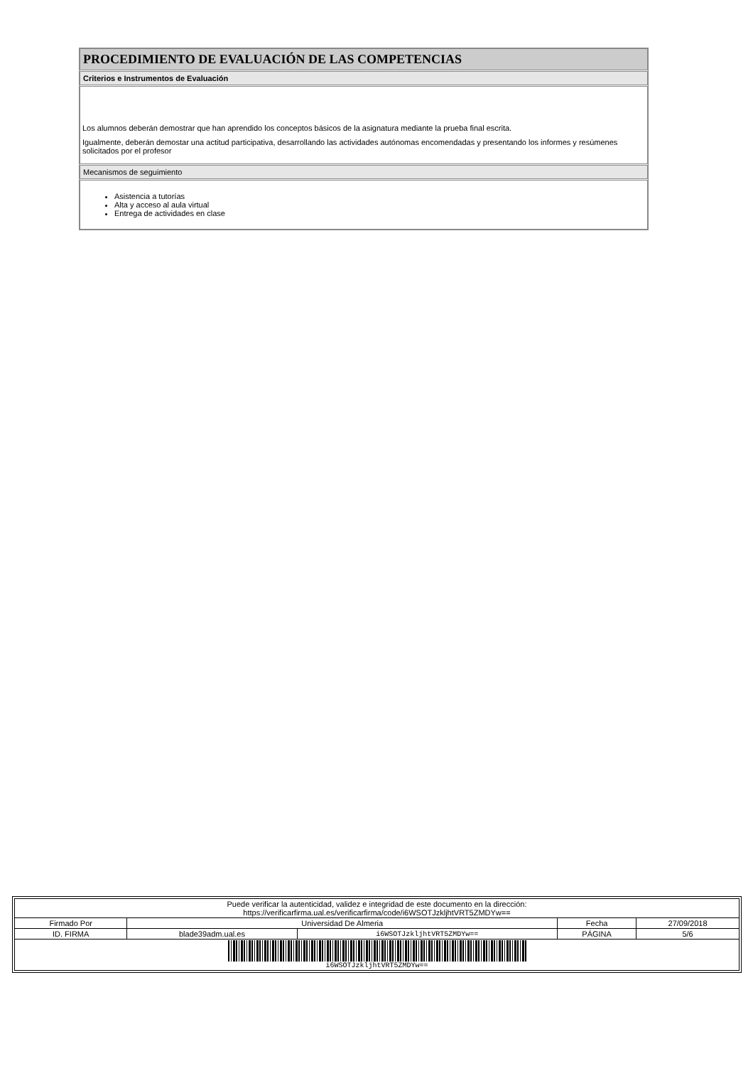PROCEDIMIENTO DE EVALUACIÓN DE LAS COMPETENCIAS
Criterios e Instrumentos de Evaluación
Los alumnos deberán demostrar que han aprendido los conceptos básicos de la asignatura mediante la prueba final escrita.
Igualmente, deberán demostar una actitud participativa, desarrollando las actividades autónomas encomendadas y presentando los informes y resúmenes solicitados por el profesor
Mecanismos de seguimiento
Asistencia a tutorías
Alta y acceso al aula virtual
Entrega de actividades en clase
| Puede verificar la autenticidad, validez e integridad de este documento en la dirección: https://verificarfirma.ual.es/verificarfirma/code/i6WSOTJzkljhtVRT5ZMDYw== | | | | |
| Firmado Por | Universidad De Almeria | | Fecha | 27/09/2018 |
| ID. FIRMA | blade39adm.ual.es | i6WSOTJzkljhtVRT5ZMDYw== | PÁGINA | 5/6 |
| i6WSOTJzkljhtVRT5ZMDYw== | | | | |